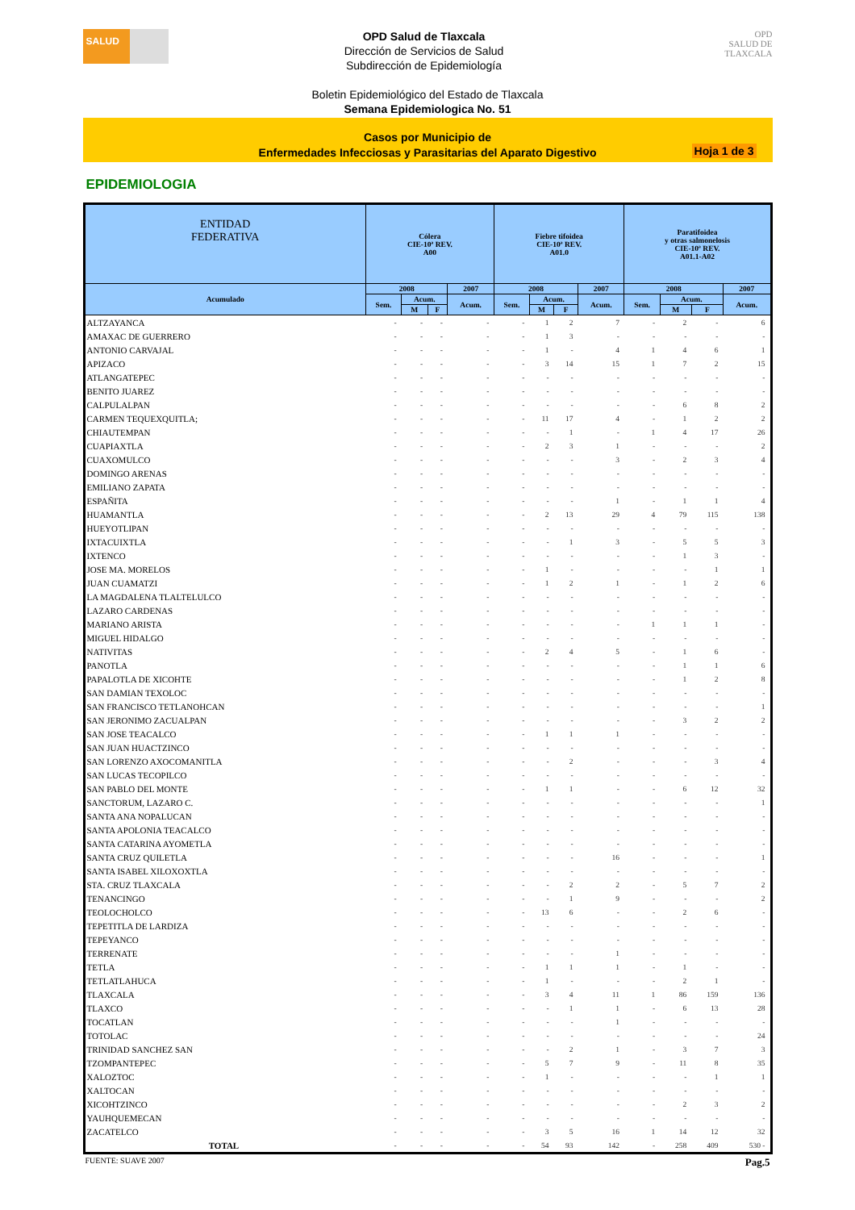SALUD
OPD Salud de Tlaxcala
Dirección de Servicios de Salud
Subdirección de Epidemiología
OPD
SALUD DE TLAXCALA
Boletin Epidemiológico del Estado de Tlaxcala
Semana Epidemiologica No. 51
Casos por Municipio de
Enfermedades Infecciosas y Parasitarias del Aparato Digestivo
Hoja 1 de 3
EPIDEMIOLOGIA
| ENTIDAD FEDERATIVA | Cólera CIE-10ª REV. A00 | | | | Fiebre tifoidea CIE-10ª REV. A01.0 | | | | Paratifoidea y otras salmonelosis CIE-10ª REV. A01.1-A02 | | | |
| --- | --- | --- | --- | --- | --- | --- | --- | --- | --- | --- | --- | --- |
| Acumulado | 2008 | | | 2007 | 2008 | | | 2007 | 2008 | | | 2007 |
| | Sem. | Acum. | | Acum. | Sem. | Acum. | | Acum. | Sem. | Acum. | | Acum. |
| | | M | F | | | M | F | | | M | F | |
| ALTZAYANCA | - | - | - | - | - | 1 | 2 | 7 | - | 2 | - | 6 |
| AMAXAC DE GUERRERO | - | - | - | - | - | 1 | 3 | - | - | - | - | - |
| ANTONIO CARVAJAL | - | - | - | - | - | 1 | - | 4 | 1 | 4 | 6 | 1 |
| APIZACO | - | - | - | - | - | 3 | 14 | 15 | 1 | 7 | 2 | 15 |
| ATLANGATEPEC | - | - | - | - | - | - | - | - | - | - | - | - |
| BENITO JUAREZ | - | - | - | - | - | - | - | - | - | - | - | - |
| CALPULALPAN | - | - | - | - | - | - | - | - | - | 6 | 8 | 2 |
| CARMEN TEQUEXQUITLA; | - | - | - | - | - | 11 | 17 | 4 | - | 1 | 2 | 2 |
| CHIAUTEMPAN | - | - | - | - | - | - | 1 | - | 1 | 4 | 17 | 26 |
| CUAPIAXTLA | - | - | - | - | - | 2 | 3 | 1 | - | - | - | 2 |
| CUAXOMULCO | - | - | - | - | - | - | - | 3 | - | 2 | 3 | 4 |
| DOMINGO ARENAS | - | - | - | - | - | - | - | - | - | - | - | - |
| EMILIANO ZAPATA | - | - | - | - | - | - | - | - | - | - | - | - |
| ESPAÑITA | - | - | - | - | - | - | - | 1 | - | 1 | 1 | 4 |
| HUAMANTLA | - | - | - | - | - | 2 | 13 | 29 | 4 | 79 | 115 | 138 |
| HUEYOTLIPAN | - | - | - | - | - | - | - | - | - | - | - | - |
| IXTACUIXTLA | - | - | - | - | - | - | 1 | 3 | - | 5 | 5 | 3 |
| IXTENCO | - | - | - | - | - | - | - | - | - | 1 | 3 | - |
| JOSE MA. MORELOS | - | - | - | - | - | 1 | - | - | - | - | 1 | 1 |
| JUAN CUAMATZI | - | - | - | - | - | 1 | 2 | 1 | - | 1 | 2 | 6 |
| LA MAGDALENA TLALTELULCO | - | - | - | - | - | - | - | - | - | - | - | - |
| LAZARO CARDENAS | - | - | - | - | - | - | - | - | - | - | - | - |
| MARIANO ARISTA | - | - | - | - | - | - | - | - | 1 | 1 | 1 | - |
| MIGUEL HIDALGO | - | - | - | - | - | - | - | - | - | - | - | - |
| NATIVITAS | - | - | - | - | - | 2 | 4 | 5 | - | 1 | 6 | - |
| PANOTLA | - | - | - | - | - | - | - | - | - | 1 | 1 | 6 |
| PAPALOTLA DE XICOHTE | - | - | - | - | - | - | - | - | - | 1 | 2 | 8 |
| SAN DAMIAN TEXOLOC | - | - | - | - | - | - | - | - | - | - | - | - |
| SAN FRANCISCO TETLANOHCAN | - | - | - | - | - | - | - | - | - | - | - | 1 |
| SAN JERONIMO ZACUALPAN | - | - | - | - | - | - | - | - | - | 3 | 2 | 2 |
| SAN JOSE TEACALCO | - | - | - | - | - | 1 | 1 | 1 | - | - | - | - |
| SAN JUAN HUACTZINCO | - | - | - | - | - | - | - | - | - | - | - | - |
| SAN LORENZO AXOCOMANITLA | - | - | - | - | - | - | 2 | - | - | - | 3 | 4 |
| SAN LUCAS TECOPILCO | - | - | - | - | - | - | - | - | - | - | - | - |
| SAN PABLO DEL MONTE | - | - | - | - | - | 1 | 1 | - | - | 6 | 12 | 32 |
| SANCTORUM, LAZARO C. | - | - | - | - | - | - | - | - | - | - | - | 1 |
| SANTA ANA NOPALUCAN | - | - | - | - | - | - | - | - | - | - | - | - |
| SANTA APOLONIA TEACALCO | - | - | - | - | - | - | - | - | - | - | - | - |
| SANTA CATARINA AYOMETLA | - | - | - | - | - | - | - | - | - | - | - | - |
| SANTA CRUZ QUILETLA | - | - | - | - | - | - | - | 16 | - | - | - | 1 |
| SANTA ISABEL XILOXOXTLA | - | - | - | - | - | - | - | - | - | - | - | - |
| STA. CRUZ TLAXCALA | - | - | - | - | - | - | 2 | 2 | - | 5 | 7 | 2 |
| TENANCINGO | - | - | - | - | - | - | 1 | 9 | - | - | - | 2 |
| TEOLOCHOLCO | - | - | - | - | - | 13 | 6 | - | - | 2 | 6 | - |
| TEPETITLA DE LARDIZA | - | - | - | - | - | - | - | - | - | - | - | - |
| TEPEYANCO | - | - | - | - | - | - | - | - | - | - | - | - |
| TERRENATE | - | - | - | - | - | - | - | 1 | - | - | - | - |
| TETLA | - | - | - | - | - | 1 | 1 | 1 | - | 1 | - | - |
| TETLATLAHUCA | - | - | - | - | - | 1 | - | - | - | 2 | 1 | - |
| TLAXCALA | - | - | - | - | - | 3 | 4 | 11 | 1 | 86 | 159 | 136 |
| TLAXCO | - | - | - | - | - | - | 1 | 1 | - | 6 | 13 | 28 |
| TOCATLAN | - | - | - | - | - | - | - | 1 | - | - | - | - |
| TOTOLAC | - | - | - | - | - | - | - | - | - | - | - | 24 |
| TRINIDAD SANCHEZ SAN | - | - | - | - | - | - | 2 | 1 | - | 3 | 7 | 3 |
| TZOMPANTEPEC | - | - | - | - | - | 5 | 7 | 9 | - | 11 | 8 | 35 |
| XALOZTOC | - | - | - | - | - | 1 | - | - | - | - | 1 | 1 |
| XALTOCAN | - | - | - | - | - | - | - | - | - | - | - | - |
| XICOHTZINCO | - | - | - | - | - | - | - | - | - | 2 | 3 | 2 |
| YAUHQUEMECAN | - | - | - | - | - | - | - | - | - | - | - | - |
| ZACATELCO | - | - | - | - | - | 3 | 5 | 16 | 1 | 14 | 12 | 32 |
| TOTAL | - | - | - | - | - | 54 | 93 | 142 | - | 258 | 409 | 530 - |
FUENTE: SUAVE 2007 Pag.5